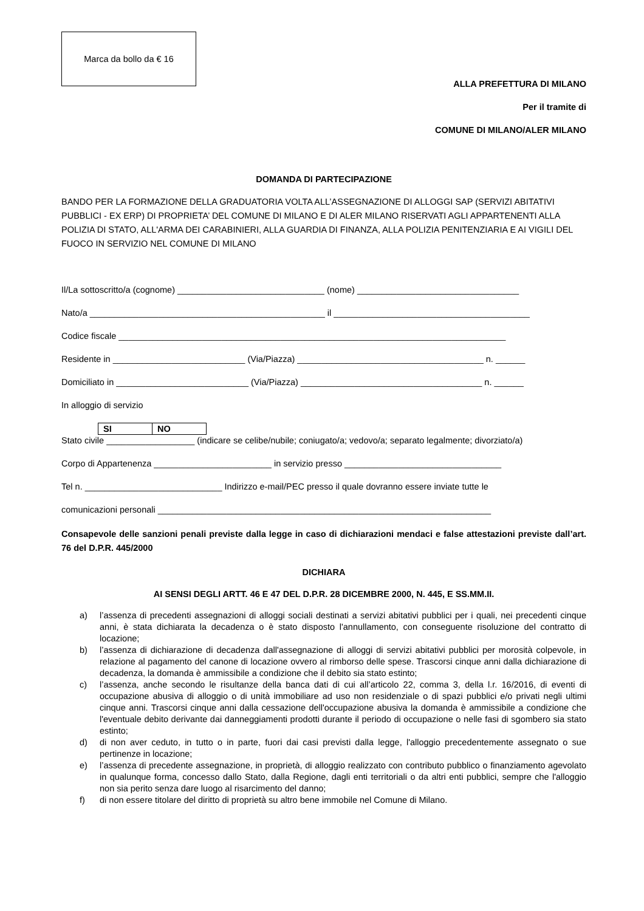Marca da bollo da € 16
ALLA PREFETTURA DI MILANO
Per il tramite di
COMUNE DI MILANO/ALER MILANO
DOMANDA DI PARTECIPAZIONE
BANDO PER LA FORMAZIONE DELLA GRADUATORIA VOLTA ALL’ASSEGNAZIONE DI ALLOGGI SAP (SERVIZI ABITATIVI PUBBLICI - EX ERP) DI PROPRIETA’ DEL COMUNE DI MILANO E DI ALER MILANO RISERVATI AGLI APPARTENENTI ALLA POLIZIA DI STATO, ALL'ARMA DEI CARABINIERI, ALLA GUARDIA DI FINANZA, ALLA POLIZIA PENITENZIARIA E AI VIGILI DEL FUOCO IN SERVIZIO NEL COMUNE DI MILANO
Il/La sottoscritto/a (cognome) ______________________________ (nome) _________________________________
Nato/a ________________________________________________ il ________________________________________
Codice fiscale _______________________________________________________________________________
Residente in ___________________________ (Via/Piazza) ______________________________________ n. ______
Domiciliato in ___________________________ (Via/Piazza) _____________________________________ n. ______
In alloggio di servizio
| SI | NO |
Stato civile __________________ (indicare se celibe/nubile; coniugato/a; vedovo/a; separato legalmente; divorziato/a)
Corpo di Appartenenza ________________________ in servizio presso ________________________________
Tel n. ____________________________ Indirizzo e-mail/PEC presso il quale dovranno essere inviate tutte le
comunicazioni personali ____________________________________________________________________
Consapevole delle sanzioni penali previste dalla legge in caso di dichiarazioni mendaci e false attestazioni previste dall’art. 76 del D.P.R. 445/2000
DICHIARA
AI SENSI DEGLI ARTT. 46 E 47 DEL D.P.R. 28 DICEMBRE 2000, N. 445, E SS.MM.II.
a) l’assenza di precedenti assegnazioni di alloggi sociali destinati a servizi abitativi pubblici per i quali, nei precedenti cinque anni, è stata dichiarata la decadenza o è stato disposto l'annullamento, con conseguente risoluzione del contratto di locazione;
b) l’assenza di dichiarazione di decadenza dall'assegnazione di alloggi di servizi abitativi pubblici per morosità colpevole, in relazione al pagamento del canone di locazione ovvero al rimborso delle spese. Trascorsi cinque anni dalla dichiarazione di decadenza, la domanda è ammissibile a condizione che il debito sia stato estinto;
c) l’assenza, anche secondo le risultanze della banca dati di cui all’articolo 22, comma 3, della l.r. 16/2016, di eventi di occupazione abusiva di alloggio o di unità immobiliare ad uso non residenziale o di spazi pubblici e/o privati negli ultimi cinque anni. Trascorsi cinque anni dalla cessazione dell'occupazione abusiva la domanda è ammissibile a condizione che l'eventuale debito derivante dai danneggiamenti prodotti durante il periodo di occupazione o nelle fasi di sgombero sia stato estinto;
d) di non aver ceduto, in tutto o in parte, fuori dai casi previsti dalla legge, l'alloggio precedentemente assegnato o sue pertinenze in locazione;
e) l’assenza di precedente assegnazione, in proprietà, di alloggio realizzato con contributo pubblico o finanziamento agevolato in qualunque forma, concesso dallo Stato, dalla Regione, dagli enti territoriali o da altri enti pubblici, sempre che l'alloggio non sia perito senza dare luogo al risarcimento del danno;
f) di non essere titolare del diritto di proprietà su altro bene immobile nel Comune di Milano.